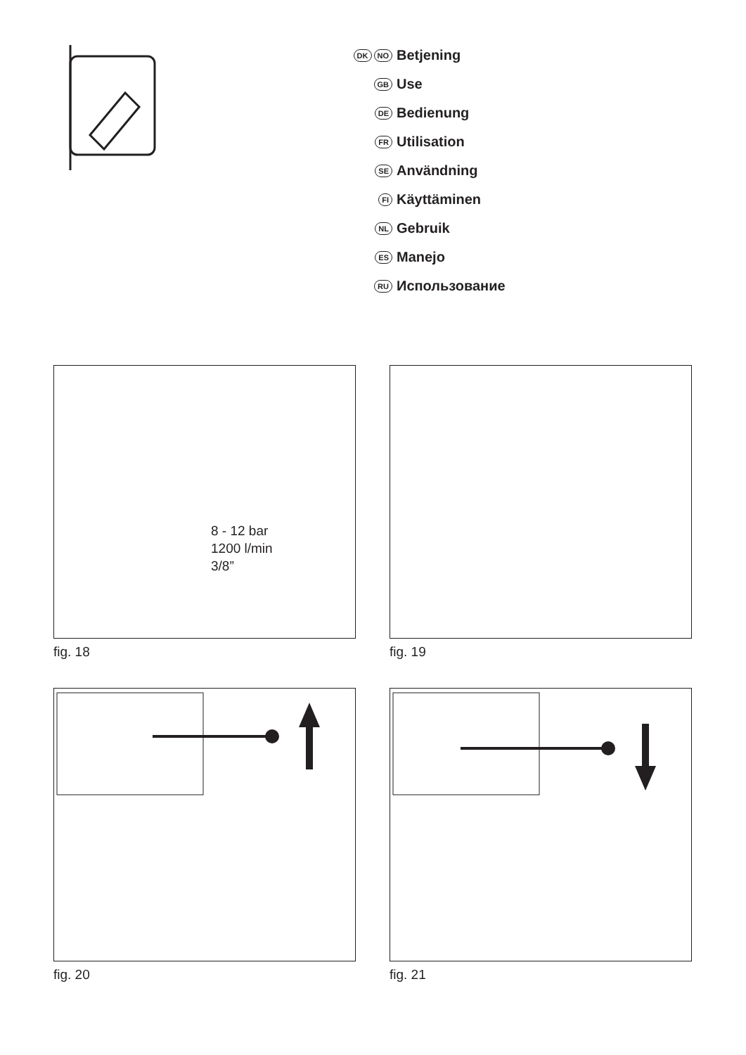DK NO Betjening
GB Use
DE Bedienung
FR Utilisation
SE Användning
FI Käyttäminen
NL Gebruik
ES Manejo
RU Использование
8 - 12 bar
1200 l/min
3/8”
fig. 18 fig. 19
fig. 20 fig. 21